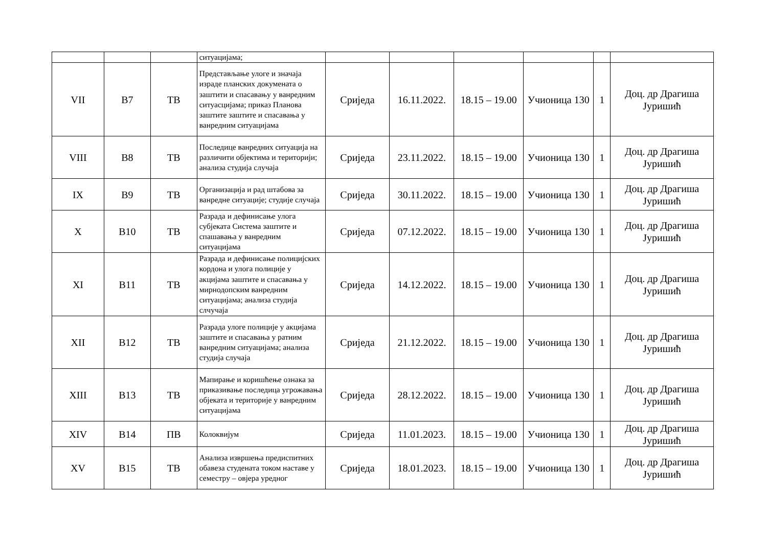| | | | ситуацијама; | | | | | | |
| VII | В7 | ТВ | Представљање улоге и значаја израде планских докумената о заштити и спасавању у ванредним ситуасцијама; приказ Планова заштите заштите и спасавања у ванредним ситуацијама | Сриједа | 16.11.2022. | 18.15 – 19.00 | Учионица 130 | 1 | Доц. др Драгиша Јуришић |
| VIII | В8 | ТВ | Последице ванредних ситуација на различити објектима и територији; анализа студија случаја | Сриједа | 23.11.2022. | 18.15 – 19.00 | Учионица 130 | 1 | Доц. др Драгиша Јуришић |
| IX | В9 | ТВ | Организација и рад штабова за ванредне ситуације; студије случаја | Сриједа | 30.11.2022. | 18.15 – 19.00 | Учионица 130 | 1 | Доц. др Драгиша Јуришић |
| X | В10 | ТВ | Разрада и дефинисање улога субјеката Система заштите и спашавања у ванредним ситуацијама | Сриједа | 07.12.2022. | 18.15 – 19.00 | Учионица 130 | 1 | Доц. др Драгиша Јуришић |
| XI | В11 | ТВ | Разрада и дефинисање полицијских кордона и улога полиције у акцијама заштите и спасавања у мирнодопским ванредним ситуацијама; анализа студија слчучаја | Сриједа | 14.12.2022. | 18.15 – 19.00 | Учионица 130 | 1 | Доц. др Драгиша Јуришић |
| XII | В12 | ТВ | Разрада улоге полиције у акцијама заштите и спасавања у ратним ванредним ситуацијама; анализа студија случаја | Сриједа | 21.12.2022. | 18.15 – 19.00 | Учионица 130 | 1 | Доц. др Драгиша Јуришић |
| XIII | В13 | ТВ | Мапирање и коришћење ознака за приказивање последица угрожавања објеката и територије у ванредним ситуацијама | Сриједа | 28.12.2022. | 18.15 – 19.00 | Учионица 130 | 1 | Доц. др Драгиша Јуришић |
| XIV | В14 | ПВ | Колоквијум | Сриједа | 11.01.2023. | 18.15 – 19.00 | Учионица 130 | 1 | Доц. др Драгиша Јуришић |
| XV | В15 | ТВ | Анализа извршења предиспитних обавеза студената током наставе у семестру – овјера уредног | Сриједа | 18.01.2023. | 18.15 – 19.00 | Учионица 130 | 1 | Доц. др Драгиша Јуришић |